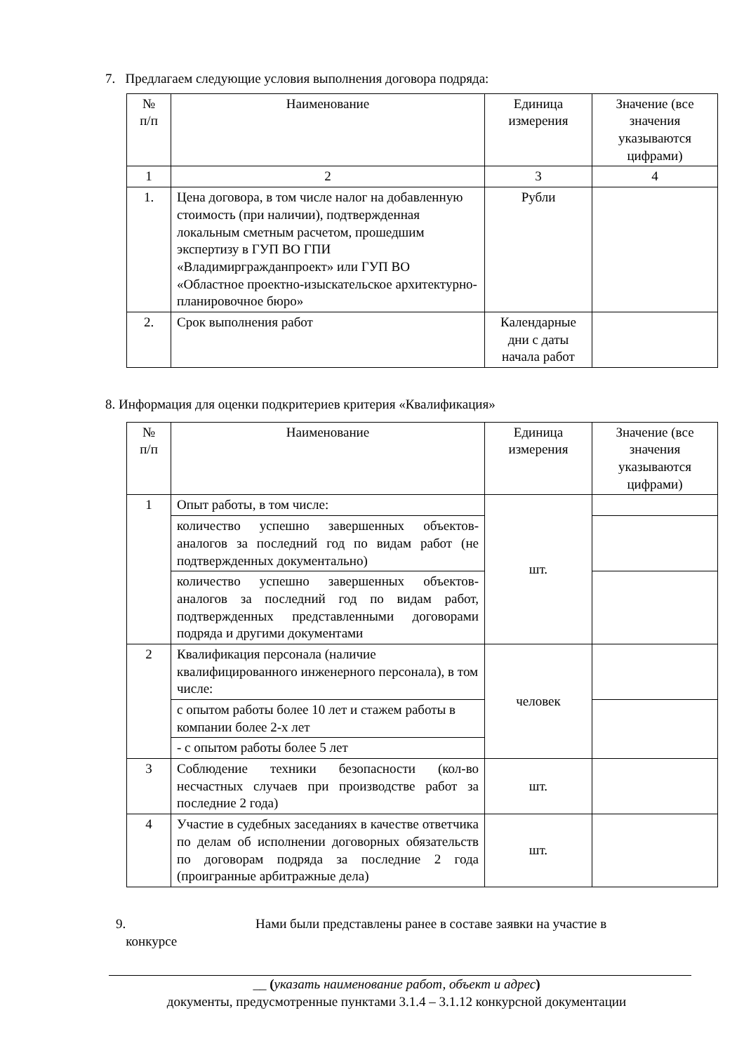7. Предлагаем следующие условия выполнения договора подряда:
| № п/п | Наименование | Единица измерения | Значение (все значения указываются цифрами) |
| --- | --- | --- | --- |
| 1 | 2 | 3 | 4 |
| 1. | Цена договора, в том числе налог на добавленную стоимость (при наличии), подтвержденная локальным сметным расчетом, прошедшим экспертизу в ГУП ВО ГПИ «Владимиргражданпроект» или ГУП ВО «Областное проектно-изыскательское архитектурно-планировочное бюро» | Рубли | |
| 2. | Срок выполнения работ | Календарные дни с даты начала работ | |
8. Информация для оценки подкритериев критерия «Квалификация»
| № п/п | Наименование | Единица измерения | Значение (все значения указываются цифрами) |
| --- | --- | --- | --- |
| 1 | Опыт работы, в том числе: | шт. | |
| | количество успешно завершенных объектов-аналогов за последний год по видам работ (не подтвержденных документально) | | |
| | количество успешно завершенных объектов-аналогов за последний год по видам работ, подтвержденных представленными договорами подряда и другими документами | | |
| 2 | Квалификация персонала (наличие квалифицированного инженерного персонала), в том числе: | человек | |
| | с опытом работы более 10 лет и стажем работы в компании более 2-х лет | | |
| | - с опытом работы более 5 лет | | |
| 3 | Соблюдение техники безопасности (кол-во несчастных случаев при производстве работ за последние 2 года) | шт. | |
| 4 | Участие в судебных заседаниях в качестве ответчика по делам об исполнении договорных обязательств по договорам подряда за последние 2 года (проигранные арбитражные дела) | шт. | |
9. Нами были представлены ранее в составе заявки на участие в
конкурсе
__ (указать наименование работ, объект и адрес)
документы, предусмотренные пунктами 3.1.4 – 3.1.12 конкурсной документации